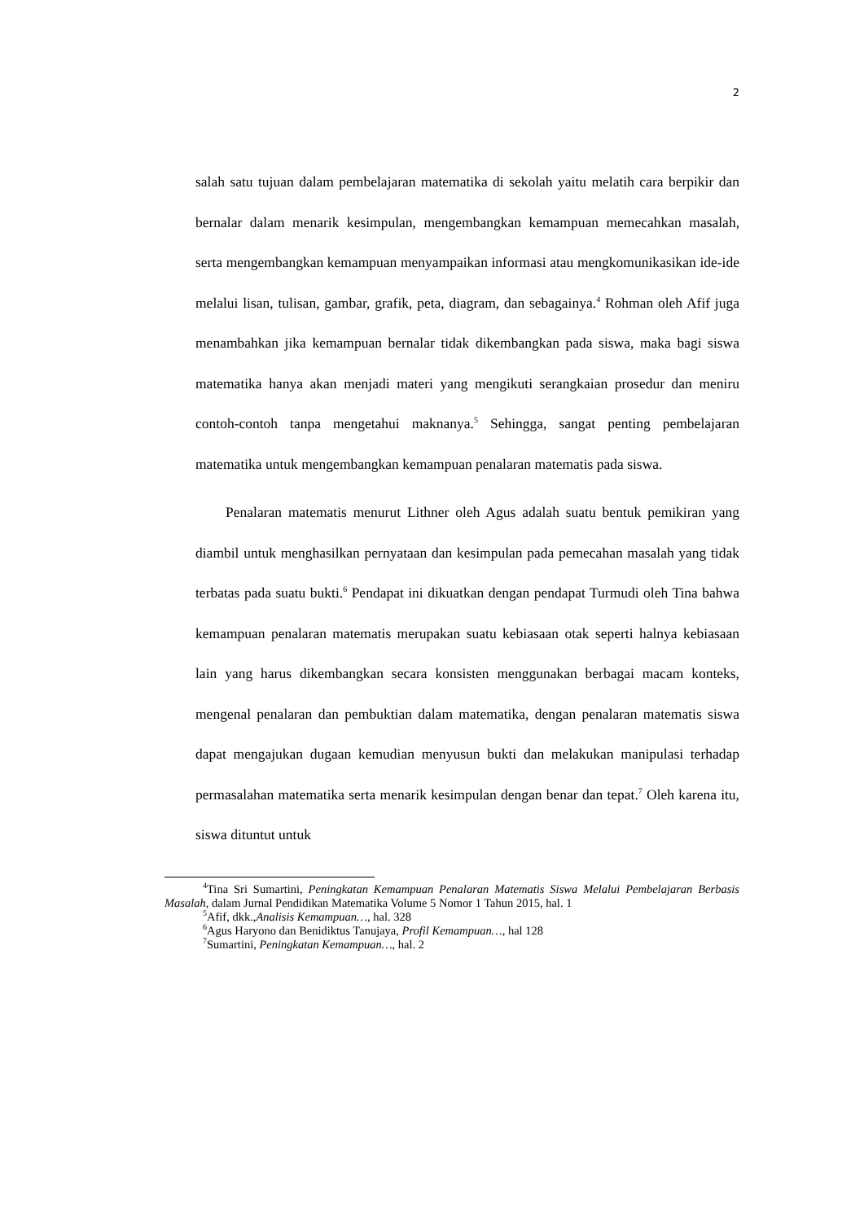2
salah satu tujuan dalam pembelajaran matematika di sekolah yaitu melatih cara berpikir dan bernalar dalam menarik kesimpulan, mengembangkan kemampuan memecahkan masalah, serta mengembangkan kemampuan menyampaikan informasi atau mengkomunikasikan ide-ide melalui lisan, tulisan, gambar, grafik, peta, diagram, dan sebagainya.<sup>4</sup> Rohman oleh Afif juga menambahkan jika kemampuan bernalar tidak dikembangkan pada siswa, maka bagi siswa matematika hanya akan menjadi materi yang mengikuti serangkaian prosedur dan meniru contoh-contoh tanpa mengetahui maknanya.<sup>5</sup> Sehingga, sangat penting pembelajaran matematika untuk mengembangkan kemampuan penalaran matematis pada siswa.
Penalaran matematis menurut Lithner oleh Agus adalah suatu bentuk pemikiran yang diambil untuk menghasilkan pernyataan dan kesimpulan pada pemecahan masalah yang tidak terbatas pada suatu bukti.<sup>6</sup> Pendapat ini dikuatkan dengan pendapat Turmudi oleh Tina bahwa kemampuan penalaran matematis merupakan suatu kebiasaan otak seperti halnya kebiasaan lain yang harus dikembangkan secara konsisten menggunakan berbagai macam konteks, mengenal penalaran dan pembuktian dalam matematika, dengan penalaran matematis siswa dapat mengajukan dugaan kemudian menyusun bukti dan melakukan manipulasi terhadap permasalahan matematika serta menarik kesimpulan dengan benar dan tepat.<sup>7</sup> Oleh karena itu, siswa dituntut untuk
<sup>4</sup> Tina Sri Sumartini, Peningkatan Kemampuan Penalaran Matematis Siswa Melalui Pembelajaran Berbasis Masalah, dalam Jurnal Pendidikan Matematika Volume 5 Nomor 1 Tahun 2015, hal. 1
<sup>5</sup> Afif, dkk.,Analisis Kemampuan…, hal. 328
<sup>6</sup> Agus Haryono dan Benidiktus Tanujaya, Profil Kemampuan…, hal 128
<sup>7</sup> Sumartini, Peningkatan Kemampuan…, hal. 2